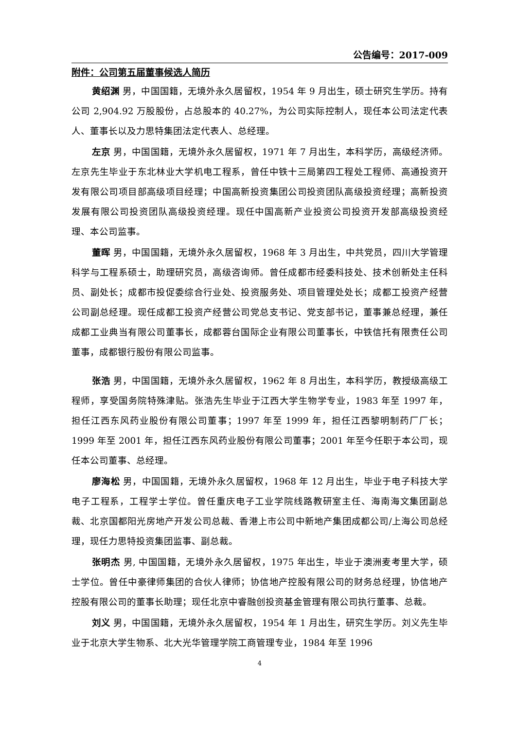公告编号：2017-009
附件：公司第五届董事候选人简历
黄绍渊 男，中国国籍，无境外永久居留权，1954 年 9 月出生，硕士研究生学历。持有公司 2,904.92 万股股份，占总股本的 40.27%，为公司实际控制人，现任本公司法定代表人、董事长以及力思特集团法定代表人、总经理。
左京 男，中国国籍，无境外永久居留权，1971 年 7 月出生，本科学历，高级经济师。左京先生毕业于东北林业大学机电工程系，曾任中铁十三局第四工程处工程师、高通投资开发有限公司项目部高级项目经理；中国高新投资集团公司投资团队高级投资经理；高新投资发展有限公司投资团队高级投资经理。现任中国高新产业投资公司投资开发部高级投资经理、本公司监事。
董晖 男，中国国籍，无境外永久居留权，1968 年 3 月出生，中共党员，四川大学管理科学与工程系硕士，助理研究员，高级咨询师。曾任成都市经委科技处、技术创新处主任科员、副处长；成都市投促委综合行业处、投资服务处、项目管理处处长；成都工投资产经营公司副总经理。现任成都工投资产经营公司党总支书记、党支部书记，董事兼总经理，兼任成都工业典当有限公司董事长，成都蓉台国际企业有限公司董事长，中铁信托有限责任公司董事，成都银行股份有限公司监事。
张浩 男，中国国籍，无境外永久居留权，1962 年 8 月出生，本科学历，教授级高级工程师，享受国务院特殊津贴。张浩先生毕业于江西大学生物学专业，1983 年至 1997 年，担任江西东风药业股份有限公司董事；1997 年至 1999 年，担任江西黎明制药厂厂长；1999 年至 2001 年，担任江西东风药业股份有限公司董事；2001 年至今任职于本公司，现任本公司董事、总经理。
廖海松 男，中国国籍，无境外永久居留权，1968 年 12 月出生，毕业于电子科技大学电子工程系，工程学士学位。曾任重庆电子工业学院线路教研室主任、海南海文集团副总裁、北京国都阳光房地产开发公司总裁、香港上市公司中新地产集团成都公司/上海公司总经理，现任力思特投资集团监事、副总裁。
张明杰 男, 中国国籍，无境外永久居留权，1975 年出生，毕业于澳洲麦考里大学，硕士学位。曾任中豪律师集团的合伙人律师；协信地产控股有限公司的财务总经理，协信地产控股有限公司的董事长助理；现任北京中睿融创投资基金管理有限公司执行董事、总裁。
刘义 男，中国国籍，无境外永久居留权，1954 年 1 月出生，研究生学历。刘义先生毕业于北京大学生物系、北大光华管理学院工商管理专业，1984 年至 1996
4